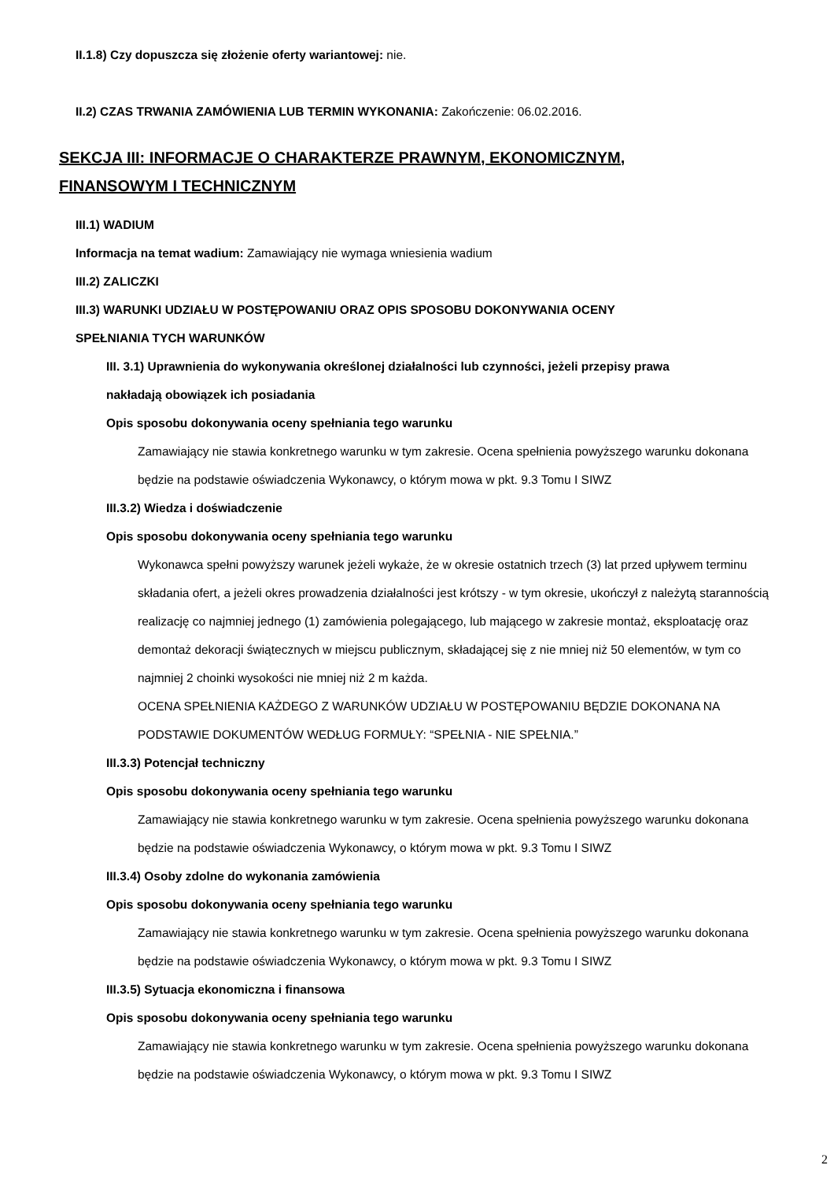II.1.8) Czy dopuszcza się złożenie oferty wariantowej: nie.
II.2) CZAS TRWANIA ZAMÓWIENIA LUB TERMIN WYKONANIA: Zakończenie: 06.02.2016.
SEKCJA III: INFORMACJE O CHARAKTERZE PRAWNYM, EKONOMICZNYM,
FINANSOWYM I TECHNICZNYM
III.1) WADIUM
Informacja na temat wadium: Zamawiający nie wymaga wniesienia wadium
III.2) ZALICZKI
III.3) WARUNKI UDZIAŁU W POSTĘPOWANIU ORAZ OPIS SPOSOBU DOKONYWANIA OCENY
SPEŁNIANIA TYCH WARUNKÓW
III. 3.1) Uprawnienia do wykonywania określonej działalności lub czynności, jeżeli przepisy prawa
nakładają obowiązek ich posiadania
Opis sposobu dokonywania oceny spełniania tego warunku
Zamawiający nie stawia konkretnego warunku w tym zakresie. Ocena spełnienia powyższego warunku dokonana będzie na podstawie oświadczenia Wykonawcy, o którym mowa w pkt. 9.3 Tomu I SIWZ
III.3.2) Wiedza i doświadczenie
Opis sposobu dokonywania oceny spełniania tego warunku
Wykonawca spełni powyższy warunek jeżeli wykaże, że w okresie ostatnich trzech (3) lat przed upływem terminu składania ofert, a jeżeli okres prowadzenia działalności jest krótszy - w tym okresie, ukończył z należytą starannością realizację co najmniej jednego (1) zamówienia polegającego, lub mającego w zakresie montaż, eksploatację oraz demontaż dekoracji świątecznych w miejscu publicznym, składającej się z nie mniej niż 50 elementów, w tym co najmniej 2 choinki wysokości nie mniej niż 2 m każda.
OCENA SPEŁNIENIA KAŻDEGO Z WARUNKÓW UDZIAŁU W POSTĘPOWANIU BĘDZIE DOKONANA NA PODSTAWIE DOKUMENTÓW WEDŁUG FORMUŁY: “SPEŁNIA - NIE SPEŁNIA.”
III.3.3) Potencjał techniczny
Opis sposobu dokonywania oceny spełniania tego warunku
Zamawiający nie stawia konkretnego warunku w tym zakresie. Ocena spełnienia powyższego warunku dokonana będzie na podstawie oświadczenia Wykonawcy, o którym mowa w pkt. 9.3 Tomu I SIWZ
III.3.4) Osoby zdolne do wykonania zamówienia
Opis sposobu dokonywania oceny spełniania tego warunku
Zamawiający nie stawia konkretnego warunku w tym zakresie. Ocena spełnienia powyższego warunku dokonana będzie na podstawie oświadczenia Wykonawcy, o którym mowa w pkt. 9.3 Tomu I SIWZ
III.3.5) Sytuacja ekonomiczna i finansowa
Opis sposobu dokonywania oceny spełniania tego warunku
Zamawiający nie stawia konkretnego warunku w tym zakresie. Ocena spełnienia powyższego warunku dokonana będzie na podstawie oświadczenia Wykonawcy, o którym mowa w pkt. 9.3 Tomu I SIWZ
2